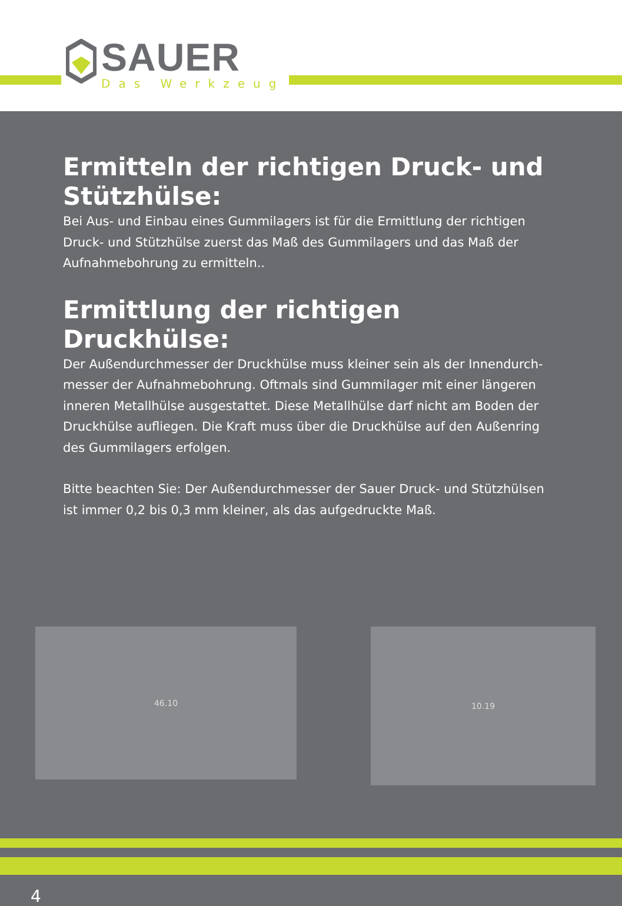SAUER
Das Werkzeug
Ermitteln der richtigen Druck- und Stützhülse:
Bei Aus- und Einbau eines Gummilagers ist für die Ermittlung der richtigen Druck- und Stützhülse zuerst das Maß des Gummilagers und das Maß der Aufnahmebohrung zu ermitteln..
Ermittlung der richtigen Druckhülse:
Der Außendurchmesser der Druckhülse muss kleiner sein als der Innendurch-messer der Aufnahmebohrung. Oftmals sind Gummilager mit einer längeren inneren Metallhülse ausgestattet. Diese Metallhülse darf nicht am Boden der Druckhülse aufliegen. Die Kraft muss über die Druckhülse auf den Außenring des Gummilagers erfolgen.
Bitte beachten Sie: Der Außendurchmesser der Sauer Druck- und Stützhülsen ist immer 0,2 bis 0,3 mm kleiner, als das aufgedruckte Maß.
46.10
10.19
4